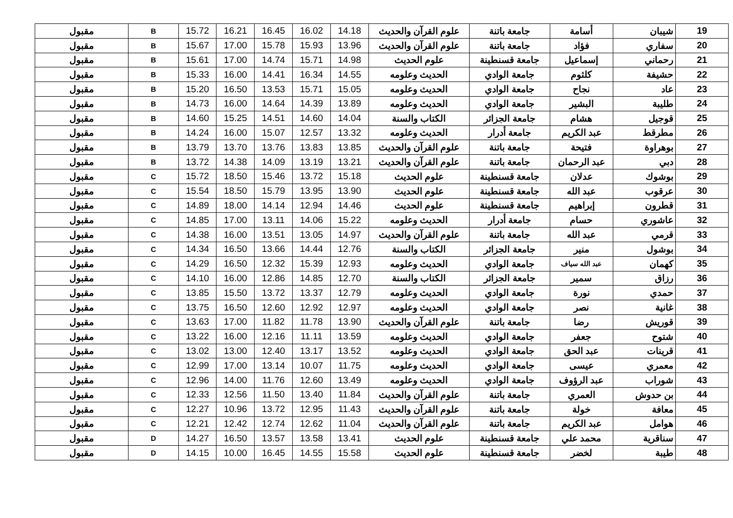| 19 | شيبان | أسامة | جامعة باتنة | علوم القرآن والحديث | 14.18 | 16.02 | 16.45 | 16.21 | 15.72 | B | مقبول |
| 20 | سفاري | فؤاد | جامعة باتنة | علوم القرآن والحديث | 13.96 | 15.93 | 15.78 | 17.00 | 15.67 | B | مقبول |
| 21 | رحماني | إسماعيل | جامعة قسنطينة | علوم الحديث | 14.98 | 15.71 | 14.74 | 17.00 | 15.61 | B | مقبول |
| 22 | حشيفة | كلثوم | جامعة الوادي | الحديث وعلومه | 14.55 | 16.34 | 14.41 | 16.00 | 15.33 | B | مقبول |
| 23 | عاد | نجاح | جامعة الوادي | الحديث وعلومه | 15.05 | 15.71 | 13.53 | 16.50 | 15.20 | B | مقبول |
| 24 | طليبة | البشير | جامعة الوادي | الحديث وعلومه | 13.89 | 14.39 | 14.64 | 16.00 | 14.73 | B | مقبول |
| 25 | قوجيل | هشام | جامعة الجزائر | الكتاب والسنة | 14.04 | 14.60 | 14.51 | 15.25 | 14.60 | B | مقبول |
| 26 | مطرقط | عبد الكريم | جامعة أدرار | الحديث وعلومه | 13.32 | 12.57 | 15.07 | 16.00 | 14.24 | B | مقبول |
| 27 | بوهراوة | فتيحة | جامعة باتنة | علوم القرآن والحديث | 13.85 | 13.83 | 13.76 | 13.70 | 13.79 | B | مقبول |
| 28 | دبي | عبد الرحمان | جامعة باتنة | علوم القرآن والحديث | 13.21 | 13.19 | 14.09 | 14.38 | 13.72 | B | مقبول |
| 29 | بوشوك | عدلان | جامعة قسنطينة | علوم الحديث | 15.18 | 13.72 | 15.46 | 18.50 | 15.72 | C | مقبول |
| 30 | عرقوب | عبد الله | جامعة قسنطينة | علوم الحديث | 13.90 | 13.95 | 15.79 | 18.50 | 15.54 | C | مقبول |
| 31 | قطرون | إبراهيم | جامعة قسنطينة | علوم الحديث | 14.46 | 12.94 | 14.14 | 18.00 | 14.89 | C | مقبول |
| 32 | عاشوري | حسام | جامعة أدرار | الحديث وعلومه | 15.22 | 14.06 | 13.11 | 17.00 | 14.85 | C | مقبول |
| 33 | قرمي | عبد الله | جامعة باتنة | علوم القرآن والحديث | 14.97 | 13.05 | 13.51 | 16.00 | 14.38 | C | مقبول |
| 34 | بوشول | منير | جامعة الجزائر | الكتاب والسنة | 12.76 | 14.44 | 13.66 | 16.50 | 14.34 | C | مقبول |
| 35 | كهمان | عبد الله سياف | جامعة الوادي | الحديث وعلومه | 12.93 | 15.39 | 12.32 | 16.50 | 14.29 | C | مقبول |
| 36 | رزاق | سمير | جامعة الجزائر | الكتاب والسنة | 12.70 | 14.85 | 12.86 | 16.00 | 14.10 | C | مقبول |
| 37 | حمدي | نورة | جامعة الوادي | الحديث وعلومه | 12.79 | 13.37 | 13.72 | 15.50 | 13.85 | C | مقبول |
| 38 | غانية | نصر | جامعة الوادي | الحديث وعلومه | 12.97 | 12.92 | 12.60 | 16.50 | 13.75 | C | مقبول |
| 39 | قوريش | رضا | جامعة باتنة | علوم القرآن والحديث | 13.90 | 11.78 | 11.82 | 17.00 | 13.63 | C | مقبول |
| 40 | شتوح | جعفر | جامعة الوادي | الحديث وعلومه | 13.59 | 11.11 | 12.16 | 16.00 | 13.22 | C | مقبول |
| 41 | قرينات | عبد الحق | جامعة الوادي | الحديث وعلومه | 13.52 | 13.17 | 12.40 | 13.00 | 13.02 | C | مقبول |
| 42 | معمري | عيسى | جامعة الوادي | الحديث وعلومه | 11.75 | 10.07 | 13.14 | 17.00 | 12.99 | C | مقبول |
| 43 | شوراب | عبد الرؤوف | جامعة الوادي | الحديث وعلومه | 13.49 | 12.60 | 11.76 | 14.00 | 12.96 | C | مقبول |
| 44 | بن حدوش | العمري | جامعة باتنة | علوم القرآن والحديث | 11.84 | 13.40 | 11.50 | 12.56 | 12.33 | C | مقبول |
| 45 | معافة | خولة | جامعة باتنة | علوم القرآن والحديث | 11.43 | 12.95 | 13.72 | 10.96 | 12.27 | C | مقبول |
| 46 | هوامل | عبد الكريم | جامعة باتنة | علوم القرآن والحديث | 11.04 | 12.62 | 12.74 | 12.42 | 12.21 | C | مقبول |
| 47 | سناقرية | محمد علي | جامعة قسنطينة | علوم الحديث | 13.41 | 13.58 | 13.57 | 16.50 | 14.27 | D | مقبول |
| 48 | طيبة | لخضر | جامعة قسنطينة | علوم الحديث | 15.58 | 14.55 | 16.45 | 10.00 | 14.15 | D | مقبول |